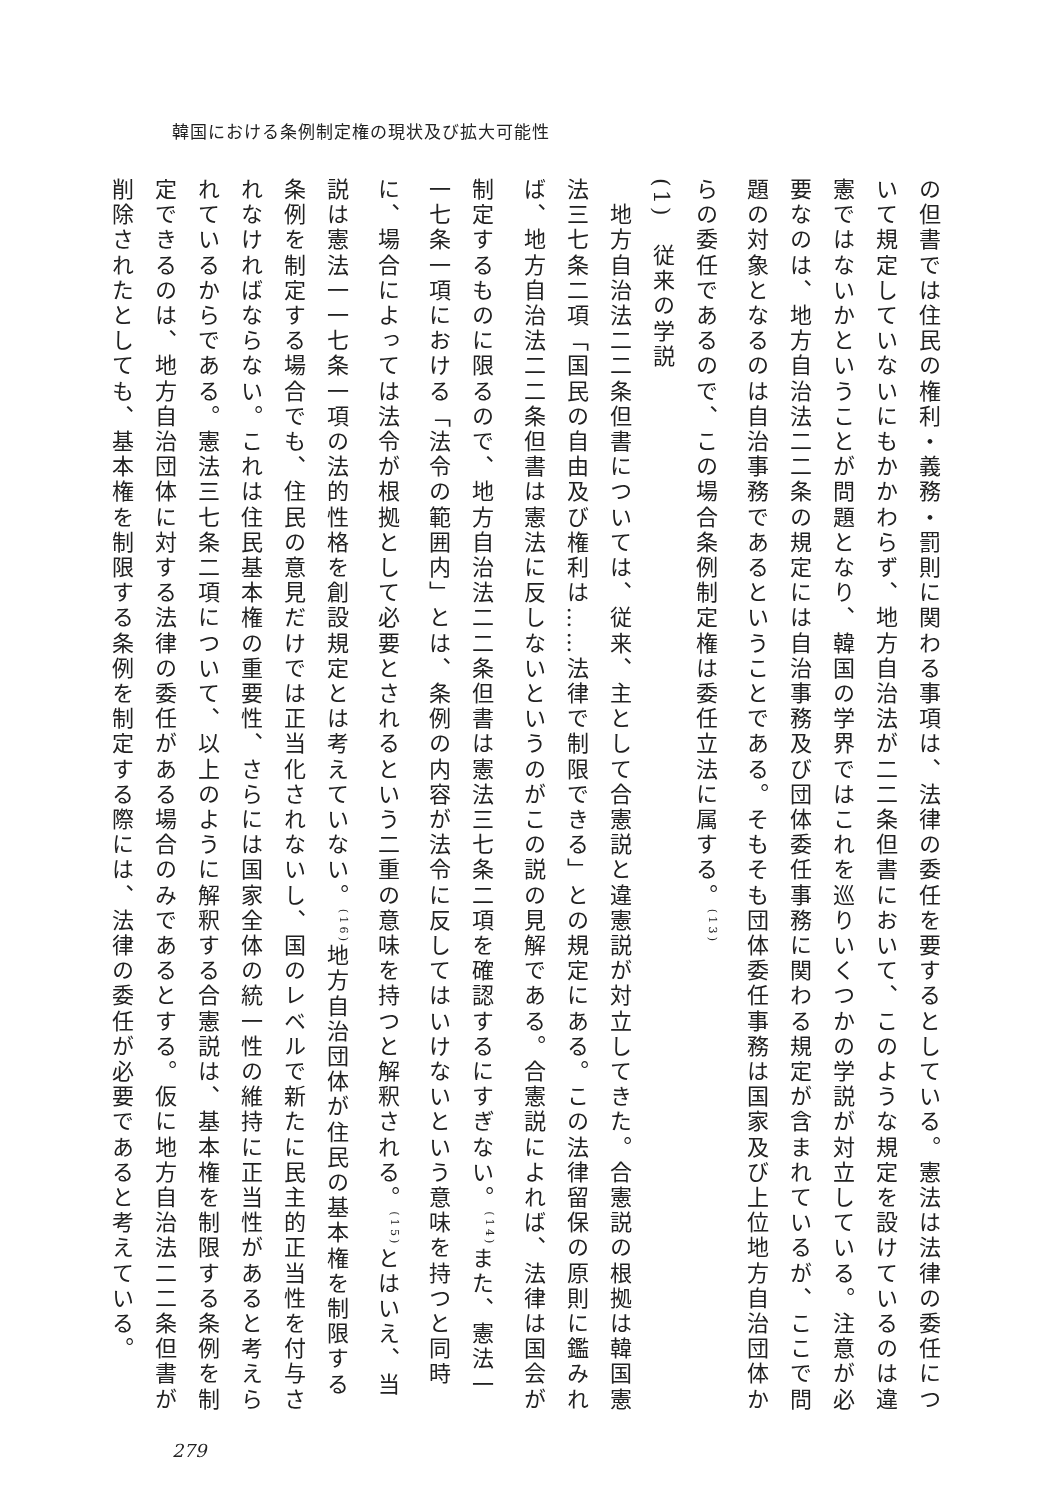韓国における条例制定権の現状及び拡大可能性
の但書では住民の権利・義務・罰則に関わる事項は、法律の委任を要するとしている。憲法は法律の委任について規定していないにもかかわらず、地方自治法が二二条但書において、このような規定を設けているのは違憲ではないかということが問題となり、韓国の学界ではこれを巡りいくつかの学説が対立している。注意が必要なのは、地方自治法二二条の規定には自治事務及び団体委任事務に関わる規定が含まれているが、ここで問題の対象となるのは自治事務であるということである。そもそも団体委任事務は国家及び上位地方自治団体からの委任であるので、この場合条例制定権は委任立法に属する。<sup>(13)</sup>
(1)　従来の学説
　地方自治法二二条但書については、従来、主として合憲説と違憲説が対立してきた。合憲説の根拠は韓国憲法三七条二項「国民の自由及び権利は……法律で制限できる」との規定にある。この法律留保の原則に鑑みれば、地方自治法二二条但書は憲法に反しないというのがこの説の見解である。合憲説によれば、法律は国会が制定するものに限るので、地方自治法二二条但書は憲法三七条二項を確認するにすぎない。<sup>(14)</sup>また、憲法一一七条一項における「法令の範囲内」とは、条例の内容が法令に反してはいけないという意味を持つと同時に、場合によっては法令が根拠として必要とされるという二重の意味を持つと解釈される。<sup>(15)</sup>とはいえ、当説は憲法一一七条一項の法的性格を創設規定とは考えていない。<sup>(16)</sup>地方自治団体が住民の基本権を制限する条例を制定する場合でも、住民の意見だけでは正当化されないし、国のレベルで新たに民主的正当性を付与されなければならない。これは住民基本権の重要性、さらには国家全体の統一性の維持に正当性があると考えられているからである。憲法三七条二項について、以上のように解釈する合憲説は、基本権を制限する条例を制定できるのは、地方自治団体に対する法律の委任がある場合のみであるとする。仮に地方自治法二二条但書が削除されたとしても、基本権を制限する条例を制定する際には、法律の委任が必要であると考えている。
279